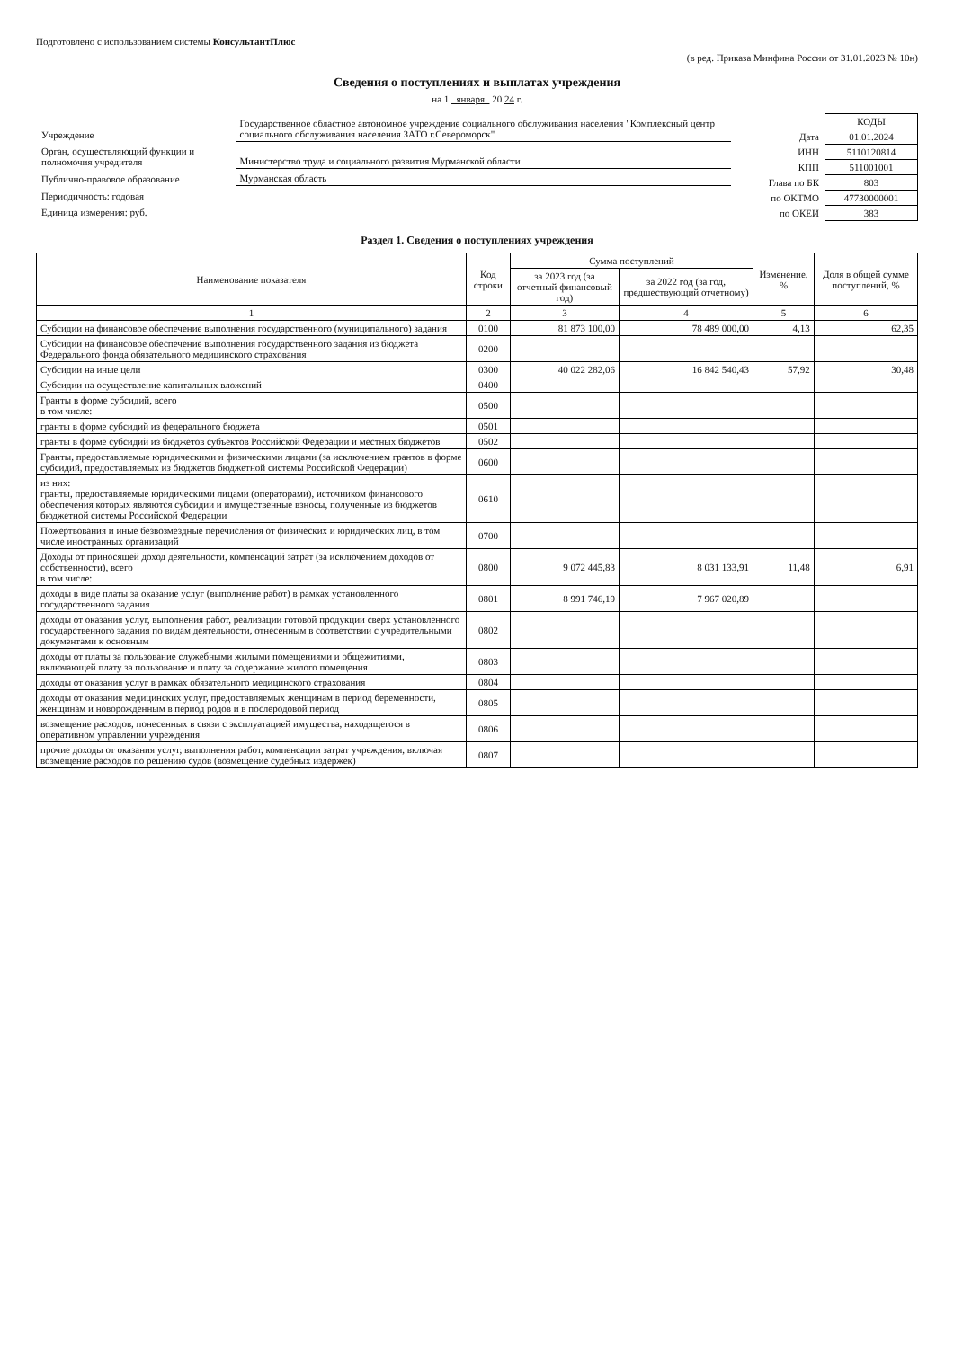Подготовлено с использованием системы КонсультантПлюс
(в ред. Приказа Минфина России от 31.01.2023 № 10н)
Сведения о поступлениях и выплатах учреждения
на 1 января 20 24 г.
| Учреждение | Государственное областное автономное учреждение социального обслуживания населения "Комплексный центр социального обслуживания населения ЗАТО г.Североморск" |
| Орган, осуществляющий функции и полномочия учредителя | Министерство труда и социального развития Мурманской области |
| Публично-правовое образование | Мурманская область |
| Периодичность: годовая | |
| Единица измерения: руб. | |
| | КОДЫ |
| Дата | 01.01.2024 |
| ИНН | 5110120814 |
| КПП | 511001001 |
| Глава по БК | 803 |
| по ОКТМО | 47730000001 |
| по ОКЕИ | 383 |
Раздел 1. Сведения о поступлениях учреждения
| Наименование показателя | Код строки | Сумма поступлений | | Изменение, % | Доля в общей сумме поступлений, % |
| --- | --- | --- | --- | --- | --- |
| | | за 2023 год (за отчетный финансовый год) | за 2022 год (за год, предшествующий отчетному) | | |
| 1 | 2 | 3 | 4 | 5 | 6 |
| Субсидии на финансовое обеспечение выполнения государственного (муниципального) задания | 0100 | 81 873 100,00 | 78 489 000,00 | 4,13 | 62,35 |
| Субсидии на финансовое обеспечение выполнения государственного задания из бюджета Федерального фонда обязательного медицинского страхования | 0200 | | | | |
| Субсидии на иные цели | 0300 | 40 022 282,06 | 16 842 540,43 | 57,92 | 30,48 |
| Субсидии на осуществление капитальных вложений | 0400 | | | | |
| Гранты в форме субсидий, всего в том числе: | 0500 | | | | |
| гранты в форме субсидий из федерального бюджета | 0501 | | | | |
| гранты в форме субсидий из бюджетов субъектов Российской Федерации и местных бюджетов | 0502 | | | | |
| Гранты, предоставляемые юридическими и физическими лицами (за исключением грантов в форме субсидий, предоставляемых из бюджетов бюджетной системы Российской Федерации) | 0600 | | | | |
| из них: гранты, предоставляемые юридическими лицами (операторами), источником финансового обеспечения которых являются субсидии и имущественные взносы, полученные из бюджетов бюджетной системы Российской Федерации | 0610 | | | | |
| Пожертвования и иные безвозмездные перечисления от физических и юридических лиц, в том числе иностранных организаций | 0700 | | | | |
| Доходы от приносящей доход деятельности, компенсаций затрат (за исключением доходов от собственности), всего в том числе: | 0800 | 9 072 445,83 | 8 031 133,91 | 11,48 | 6,91 |
| доходы в виде платы за оказание услуг (выполнение работ) в рамках установленного государственного задания | 0801 | 8 991 746,19 | 7 967 020,89 | | |
| доходы от оказания услуг, выполнения работ, реализации готовой продукции сверх установленного государственного задания по видам деятельности, отнесенным в соответствии с учредительными документами к основным | 0802 | | | | |
| доходы от платы за пользование служебными жилыми помещениями и общежитиями, включающей плату за пользование и плату за содержание жилого помещения | 0803 | | | | |
| доходы от оказания услуг в рамках обязательного медицинского страхования | 0804 | | | | |
| доходы от оказания медицинских услуг, предоставляемых женщинам в период беременности, женщинам и новорожденным в период родов и в послеродовой период | 0805 | | | | |
| возмещение расходов, понесенных в связи с эксплуатацией имущества, находящегося в оперативном управлении учреждения | 0806 | | | | |
| прочие доходы от оказания услуг, выполнения работ, компенсации затрат учреждения, включая возмещение расходов по решению судов (возмещение судебных издержек) | 0807 | | | | |